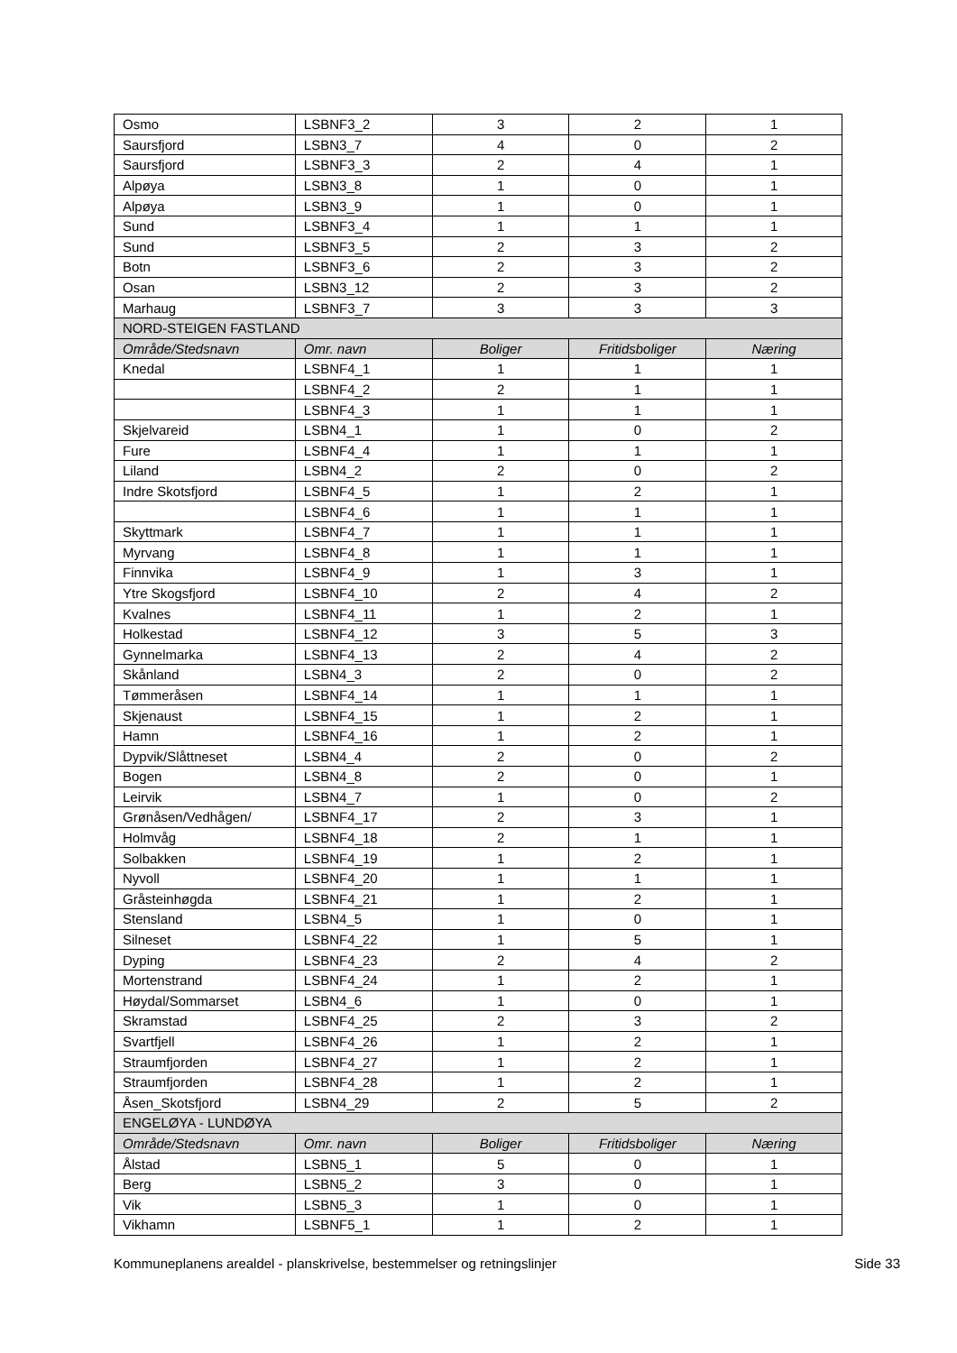| Osmo | LSBNF3_2 | 3 | 2 | 1 |
| Saursfjord | LSBN3_7 | 4 | 0 | 2 |
| Saursfjord | LSBNF3_3 | 2 | 4 | 1 |
| Alpøya | LSBN3_8 | 1 | 0 | 1 |
| Alpøya | LSBN3_9 | 1 | 0 | 1 |
| Sund | LSBNF3_4 | 1 | 1 | 1 |
| Sund | LSBNF3_5 | 2 | 3 | 2 |
| Botn | LSBNF3_6 | 2 | 3 | 2 |
| Osan | LSBN3_12 | 2 | 3 | 2 |
| Marhaug | LSBNF3_7 | 3 | 3 | 3 |
| NORD-STEIGEN FASTLAND | | | | |
| Område/Stedsnavn | Omr. navn | Boliger | Fritidsboliger | Næring |
| Knedal | LSBNF4_1 | 1 | 1 | 1 |
| | LSBNF4_2 | 2 | 1 | 1 |
| | LSBNF4_3 | 1 | 1 | 1 |
| Skjelvareid | LSBN4_1 | 1 | 0 | 2 |
| Fure | LSBNF4_4 | 1 | 1 | 1 |
| Liland | LSBN4_2 | 2 | 0 | 2 |
| Indre Skotsfjord | LSBNF4_5 | 1 | 2 | 1 |
| | LSBNF4_6 | 1 | 1 | 1 |
| Skyttmark | LSBNF4_7 | 1 | 1 | 1 |
| Myrvang | LSBNF4_8 | 1 | 1 | 1 |
| Finnvika | LSBNF4_9 | 1 | 3 | 1 |
| Ytre Skogsfjord | LSBNF4_10 | 2 | 4 | 2 |
| Kvalnes | LSBNF4_11 | 1 | 2 | 1 |
| Holkestad | LSBNF4_12 | 3 | 5 | 3 |
| Gynnelmarka | LSBNF4_13 | 2 | 4 | 2 |
| Skånland | LSBN4_3 | 2 | 0 | 2 |
| Tømmeråsen | LSBNF4_14 | 1 | 1 | 1 |
| Skjenaust | LSBNF4_15 | 1 | 2 | 1 |
| Hamn | LSBNF4_16 | 1 | 2 | 1 |
| Dypvik/Slåttneset | LSBN4_4 | 2 | 0 | 2 |
| Bogen | LSBN4_8 | 2 | 0 | 1 |
| Leirvik | LSBN4_7 | 1 | 0 | 2 |
| Grønåsen/Vedhågen/ | LSBNF4_17 | 2 | 3 | 1 |
| Holmvåg | LSBNF4_18 | 2 | 1 | 1 |
| Solbakken | LSBNF4_19 | 1 | 2 | 1 |
| Nyvoll | LSBNF4_20 | 1 | 1 | 1 |
| Gråsteinhøgda | LSBNF4_21 | 1 | 2 | 1 |
| Stensland | LSBN4_5 | 1 | 0 | 1 |
| Silneset | LSBNF4_22 | 1 | 5 | 1 |
| Dyping | LSBNF4_23 | 2 | 4 | 2 |
| Mortenstrand | LSBNF4_24 | 1 | 2 | 1 |
| Høydal/Sommarset | LSBN4_6 | 1 | 0 | 1 |
| Skramstad | LSBNF4_25 | 2 | 3 | 2 |
| Svartfjell | LSBNF4_26 | 1 | 2 | 1 |
| Straumfjorden | LSBNF4_27 | 1 | 2 | 1 |
| Straumfjorden | LSBNF4_28 | 1 | 2 | 1 |
| Åsen_Skotsfjord | LSBN4_29 | 2 | 5 | 2 |
| ENGELØYA - LUNDØYA | | | | |
| Område/Stedsnavn | Omr. navn | Boliger | Fritidsboliger | Næring |
| Ålstad | LSBN5_1 | 5 | 0 | 1 |
| Berg | LSBN5_2 | 3 | 0 | 1 |
| Vik | LSBN5_3 | 1 | 0 | 1 |
| Vikhamn | LSBNF5_1 | 1 | 2 | 1 |
Kommuneplanens arealdel - planskrivelse, bestemmelser og retningslinjer Side 33